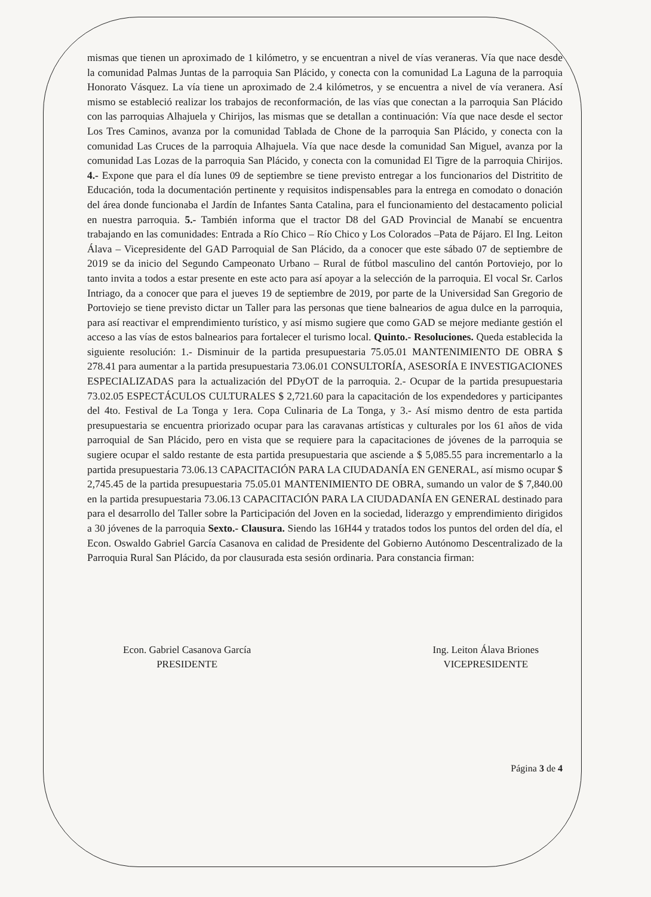mismas que tienen un aproximado de 1 kilómetro, y se encuentran a nivel de vías veraneras. Vía que nace desde la comunidad Palmas Juntas de la parroquia San Plácido, y conecta con la comunidad La Laguna de la parroquia Honorato Vásquez. La vía tiene un aproximado de 2.4 kilómetros, y se encuentra a nivel de vía veranera. Así mismo se estableció realizar los trabajos de reconformación, de las vías que conectan a la parroquia San Plácido con las parroquias Alhajuela y Chirijos, las mismas que se detallan a continuación: Vía que nace desde el sector Los Tres Caminos, avanza por la comunidad Tablada de Chone de la parroquia San Plácido, y conecta con la comunidad Las Cruces de la parroquia Alhajuela. Vía que nace desde la comunidad San Miguel, avanza por la comunidad Las Lozas de la parroquia San Plácido, y conecta con la comunidad El Tigre de la parroquia Chirijos. 4.- Expone que para el día lunes 09 de septiembre se tiene previsto entregar a los funcionarios del Distritito de Educación, toda la documentación pertinente y requisitos indispensables para la entrega en comodato o donación del área donde funcionaba el Jardín de Infantes Santa Catalina, para el funcionamiento del destacamento policial en nuestra parroquia. 5.- También informa que el tractor D8 del GAD Provincial de Manabí se encuentra trabajando en las comunidades: Entrada a Río Chico – Río Chico y Los Colorados –Pata de Pájaro. El Ing. Leiton Álava – Vicepresidente del GAD Parroquial de San Plácido, da a conocer que este sábado 07 de septiembre de 2019 se da inicio del Segundo Campeonato Urbano – Rural de fútbol masculino del cantón Portoviejo, por lo tanto invita a todos a estar presente en este acto para así apoyar a la selección de la parroquia. El vocal Sr. Carlos Intriago, da a conocer que para el jueves 19 de septiembre de 2019, por parte de la Universidad San Gregorio de Portoviejo se tiene previsto dictar un Taller para las personas que tiene balnearios de agua dulce en la parroquia, para así reactivar el emprendimiento turístico, y así mismo sugiere que como GAD se mejore mediante gestión el acceso a las vías de estos balnearios para fortalecer el turismo local. Quinto.- Resoluciones. Queda establecida la siguiente resolución: 1.- Disminuir de la partida presupuestaria 75.05.01 MANTENIMIENTO DE OBRA $ 278.41 para aumentar a la partida presupuestaria 73.06.01 CONSULTORÍA, ASESORÍA E INVESTIGACIONES ESPECIALIZADAS para la actualización del PDyOT de la parroquia. 2.- Ocupar de la partida presupuestaria 73.02.05 ESPECTÁCULOS CULTURALES $ 2,721.60 para la capacitación de los expendedores y participantes del 4to. Festival de La Tonga y 1era. Copa Culinaria de La Tonga, y 3.- Así mismo dentro de esta partida presupuestaria se encuentra priorizado ocupar para las caravanas artísticas y culturales por los 61 años de vida parroquial de San Plácido, pero en vista que se requiere para la capacitaciones de jóvenes de la parroquia se sugiere ocupar el saldo restante de esta partida presupuestaria que asciende a $ 5,085.55 para incrementarlo a la partida presupuestaria 73.06.13 CAPACITACIÓN PARA LA CIUDADANÍA EN GENERAL, así mismo ocupar $ 2,745.45 de la partida presupuestaria 75.05.01 MANTENIMIENTO DE OBRA, sumando un valor de $ 7,840.00 en la partida presupuestaria 73.06.13 CAPACITACIÓN PARA LA CIUDADANÍA EN GENERAL destinado para para el desarrollo del Taller sobre la Participación del Joven en la sociedad, liderazgo y emprendimiento dirigidos a 30 jóvenes de la parroquia Sexto.- Clausura. Siendo las 16H44 y tratados todos los puntos del orden del día, el Econ. Oswaldo Gabriel García Casanova en calidad de Presidente del Gobierno Autónomo Descentralizado de la Parroquia Rural San Plácido, da por clausurada esta sesión ordinaria. Para constancia firman:
Econ. Gabriel Casanova García
PRESIDENTE
Ing. Leiton Álava Briones
VICEPRESIDENTE
Página 3 de 4